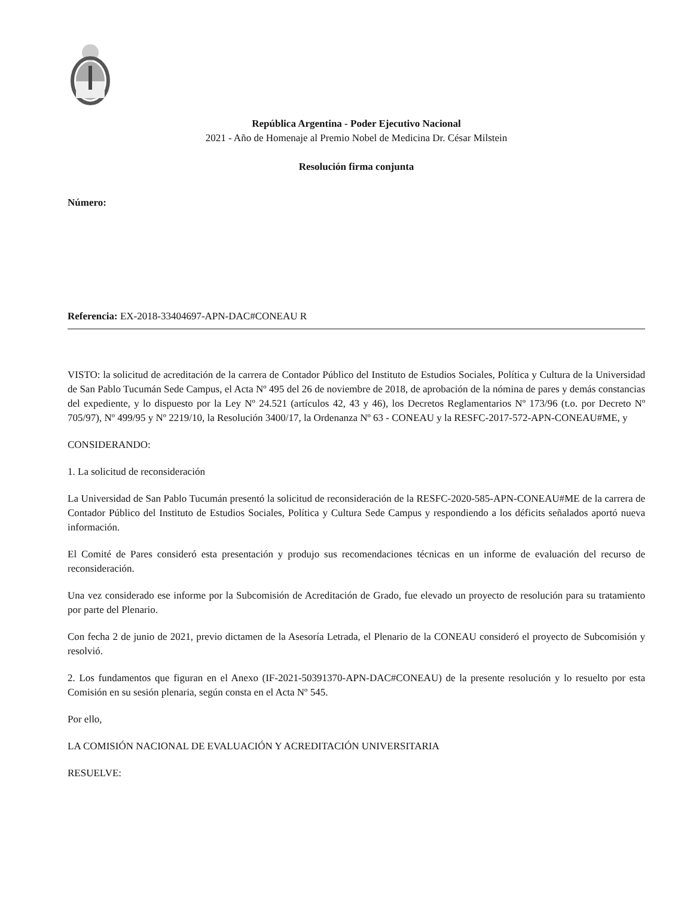República Argentina - Poder Ejecutivo Nacional
2021 - Año de Homenaje al Premio Nobel de Medicina Dr. César Milstein
Resolución firma conjunta
Número:
Referencia: EX-2018-33404697-APN-DAC#CONEAU R
VISTO: la solicitud de acreditación de la carrera de Contador Público del Instituto de Estudios Sociales, Política y Cultura de la Universidad de San Pablo Tucumán Sede Campus, el Acta Nº 495 del 26 de noviembre de 2018, de aprobación de la nómina de pares y demás constancias del expediente, y lo dispuesto por la Ley Nº 24.521 (artículos 42, 43 y 46), los Decretos Reglamentarios Nº 173/96 (t.o. por Decreto Nº 705/97), Nº 499/95 y Nº 2219/10, la Resolución 3400/17, la Ordenanza Nº 63 - CONEAU y la RESFC-2017-572-APN-CONEAU#ME, y
CONSIDERANDO:
1. La solicitud de reconsideración
La Universidad de San Pablo Tucumán presentó la solicitud de reconsideración de la RESFC-2020-585-APN-CONEAU#ME de la carrera de Contador Público del Instituto de Estudios Sociales, Política y Cultura Sede Campus y respondiendo a los déficits señalados aportó nueva información.
El Comité de Pares consideró esta presentación y produjo sus recomendaciones técnicas en un informe de evaluación del recurso de reconsideración.
Una vez considerado ese informe por la Subcomisión de Acreditación de Grado, fue elevado un proyecto de resolución para su tratamiento por parte del Plenario.
Con fecha 2 de junio de 2021, previo dictamen de la Asesoría Letrada, el Plenario de la CONEAU consideró el proyecto de Subcomisión y resolvió.
2. Los fundamentos que figuran en el Anexo (IF-2021-50391370-APN-DAC#CONEAU) de la presente resolución y lo resuelto por esta Comisión en su sesión plenaria, según consta en el Acta Nº 545.
Por ello,
LA COMISIÓN NACIONAL DE EVALUACIÓN Y ACREDITACIÓN UNIVERSITARIA
RESUELVE: